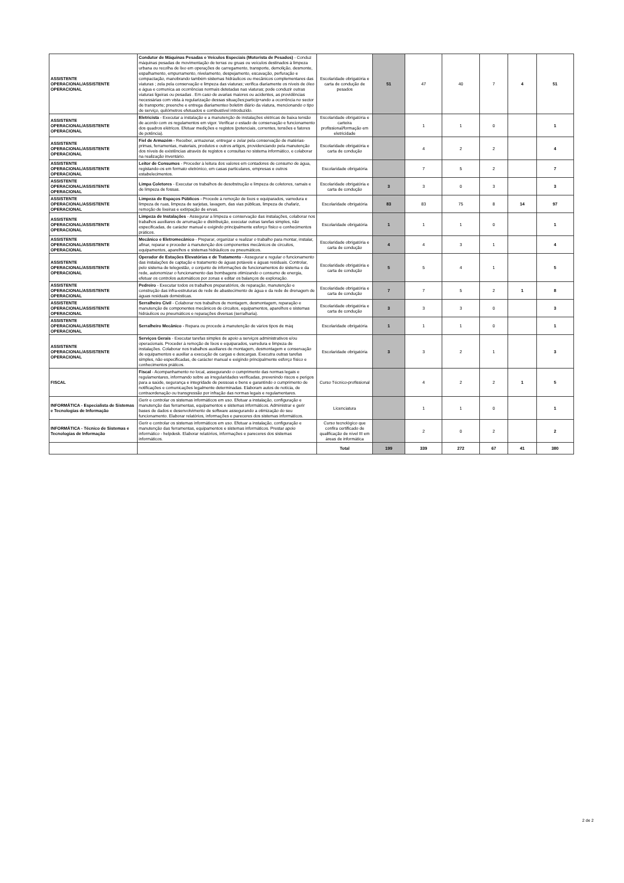| ASSISTENTE OPERACIONAL/ASSISTENTE OPERACIONAL | Condutor de Máquinas Pesadas e Veículos Especiais (Motorista de Pesados) - Conduz máquinas pesadas de movimentação de terras ou gruas ou veículos destinados à limpeza urbana ou recolha de lixo em operações de carregamento, transporte, demolição, desmonte, espalhamento, empurramento, nivelamento, despejamento, escavação, perfuração e compactação, manobrando também sistemas hidráulicos ou mecânicos complementares das viaturas ; zela pela conservação e limpeza das viaturas; verifica diariamente os níveis de óleo e água e comunica as ocorrências normais detetadas nas viaturas; pode conduzir outras viaturas ligeiras ou pesadas . Em caso de avarias maiores ou acidentes, as providências necessárias com vista à regularização dessas situações;particip+ando a ocorrência no sector de transporte; preenche e entrega diariamenteo boletim diário da viatura, mencionando o tipo de serviço, quilómetros efetuados e combustível introduzido. | Escolaridade obrigatória e carta de condução de pesados | 51 | 47 | 40 | 7 | 4 | 51 |
| ASSISTENTE OPERACIONAL/ASSISTENTE OPERACIONAL | Eletricista - Executar a instalação e a manutenção de instalações elétricas de baixa tensão de acordo com os regulamentos em vigor. Verificar o estado de conservação e funcionamento dos quadros elétricos. Efetuar medições e registos (potenciais, correntes, tensões e fatores de potência). | Escolaridade obrigatória e carteira profissional/formação em eletricidade | | 1 | 1 | 0 | | 1 |
| ASSISTENTE OPERACIONAL/ASSISTENTE OPERACIONAL | Fiel de Armazém - Receber, armazenar, entregar e zelar pela conservação de matérias-primas, ferramentas, materiais, produtos e outros artigos, providenciando pela manutenção dos níveis de existências através de registos e consultas no sistema informático, e colaborar na realização inventário. | Escolaridade obrigatória e carta de condução | | 4 | 2 | 2 | | 4 |
| ASSISTENTE OPERACIONAL/ASSISTENTE OPERACIONAL | Leitor de Consumos - Proceder à leitura dos valores em contadores de consumo de água, registando-os em formato eletrónico, em casas particulares, empresas e outros estabelecimentos. | Escolaridade obrigatória | | 7 | 5 | 2 | | 7 |
| ASSISTENTE OPERACIONAL/ASSISTENTE OPERACIONAL | Limpa Coletores - Executar os trabalhos de desobstrução e limpeza de coletores, ramais e de limpeza de fossas. | Escolaridade obrigatória e carta de condução | 3 | 3 | 0 | 3 | | 3 |
| ASSISTENTE OPERACIONAL/ASSISTENTE OPERACIONAL | Limpeza de Espaços Públicos - Procede à remoção de lixos e equiparados, varredura e limpeza de ruas, limpeza de sarjetas, lavagem, das vias públicas, limpeza de chafariz, remoção de lixeiras e extirpação de ervas. | Escolaridade obrigatória | 83 | 83 | 75 | 8 | 14 | 97 |
| ASSISTENTE OPERACIONAL/ASSISTENTE OPERACIONAL | Limpeza de Instalações - Assegurar a limpeza e conservação das instalações, colaborar nos trabalhos auxiliares de arrumação e distribuição, executar outras tarefas simples, não especificadas, de carácter manual e exigindo principalmente esforço físico e conhecimentos práticos. | Escolaridade obrigatória | 1 | 1 | 1 | 0 | | 1 |
| ASSISTENTE OPERACIONAL/ASSISTENTE OPERACIONAL | Mecânico e Eletromecânico - Preparar, organizar e realizar o trabalho para montar, instalar, afinar, reparar e proceder à manutenção dos componentes mecânicos de circuitos, equipamentos, aparelhos e sistemas hidráulicos ou pneumáticos. | Escolaridade obrigatória e carta de condução | 4 | 4 | 3 | 1 | | 4 |
| ASSISTENTE OPERACIONAL/ASSISTENTE OPERACIONAL | Operador de Estações Elevatórias e de Tratamento - Assegurar e regular o funcionamento das instalações de captação e tratamento de águas potáveis e águas residuais. Controlar, pelo sistema de telegestão, o conjunto de informações de funcionamentos do sistema e da rede, autonomizar o funcionamento das bombagens otimizando o consumo de energia, efetuar os controlos automáticos por zonas e editar os balanços de exploração. | Escolaridade obrigatória e carta de condução | 5 | 5 | 4 | 1 | | 5 |
| ASSISTENTE OPERACIONAL/ASSISTENTE OPERACIONAL | Pedreiro - Executar todos os trabalhos preparatórios, de reparação, manutenção e construção das infra-estruturas de rede de abastecimento de água e da rede de drenagem de águas residuais domésticas. | Escolaridade obrigatória e carta de condução | 7 | 7 | 5 | 2 | 1 | 8 |
| ASSISTENTE OPERACIONAL/ASSISTENTE OPERACIONAL | Serralheiro Civil - Colaborar nos trabalhos de montagem, desmontagem, reparação e manutenção de componentes mecânicos de circuitos, equipamentos, aparelhos e sistemas hidráulicos ou pneumáticos e reparações diversas (serralharia). | Escolaridade obrigatória e carta de condução | 3 | 3 | 3 | 0 | | 3 |
| ASSISTENTE OPERACIONAL/ASSISTENTE OPERACIONAL | Serralheiro Mecânico - Repara ou procede à manutenção de vários tipos de máq | Escolaridade obrigatória | 1 | 1 | 1 | 0 | | 1 |
| ASSISTENTE OPERACIONAL/ASSISTENTE OPERACIONAL | Serviços Gerais - Executar tarefas simples de apoio a serviços administrativos e/ou operacionais. Proceder à remoção de lixos e equiparados, varredura e limpeza de instalações. Colaborar nos trabalhos auxiliares de montagem, desmontagem e conservação de equipamentos e auxiliar a execução de cargas e descargas. Executra outras tarefas simples, não especificadas, de carácter manual e exigindo principalmente esforço físico e conhecimentos práticos. | Escolaridade obrigatória | 3 | 3 | 2 | 1 | | 3 |
| FISCAL | Fiscal - Acompanhamento no local, assegurando o cumprimento das normas legais e regulamentares, informando sobre as irregularidades verificadas, prevenindo riscos e perigos para a saúde, segurança e integridade de pessoas e bens e garantindo o cumprimento de notificações e comunicações legalmente determinadas. Elaboram autos de notícia, de contraordenação ou transgressão por infração das normas legais e regulamentares. | Curso Técnico-profissional | | 4 | 2 | 2 | 1 | 5 |
| INFORMÁTICA - Especialista de Sistemas e Tecnologias de Informação | Gerir e controlar os sistemas informáticos em uso. Efetuar a instalação, configuração e manutenção das ferramentas, equipamentos e sistemas informáticos. Administrar e gerir bases de dados e desenvolvimento de software assegurando a otimização do seu funcionamento. Elaborar relatórios, informações e pareceres dos sistemas informáticos. | Licenciatura | | 1 | 1 | 0 | | 1 |
| INFORMÁTICA - Técnico de Sistemas e Tecnologias de Informação | Gerir e controlar os sistemas informáticos em uso. Efetuar a instalação, configuração e manutenção das ferramentas, equipamentos e sistemas informáticos. Prestar apoio informático - helpdesk. Elaborar relatórios, informações e pareceres dos sistemas informáticos. | Curso tecnológico que confira certificado de qualificação de nível III em áreas de informática | | 2 | 0 | 2 | | 2 |
| | | Total | 199 | 339 | 272 | 67 | 41 | 380 |
2 de 2